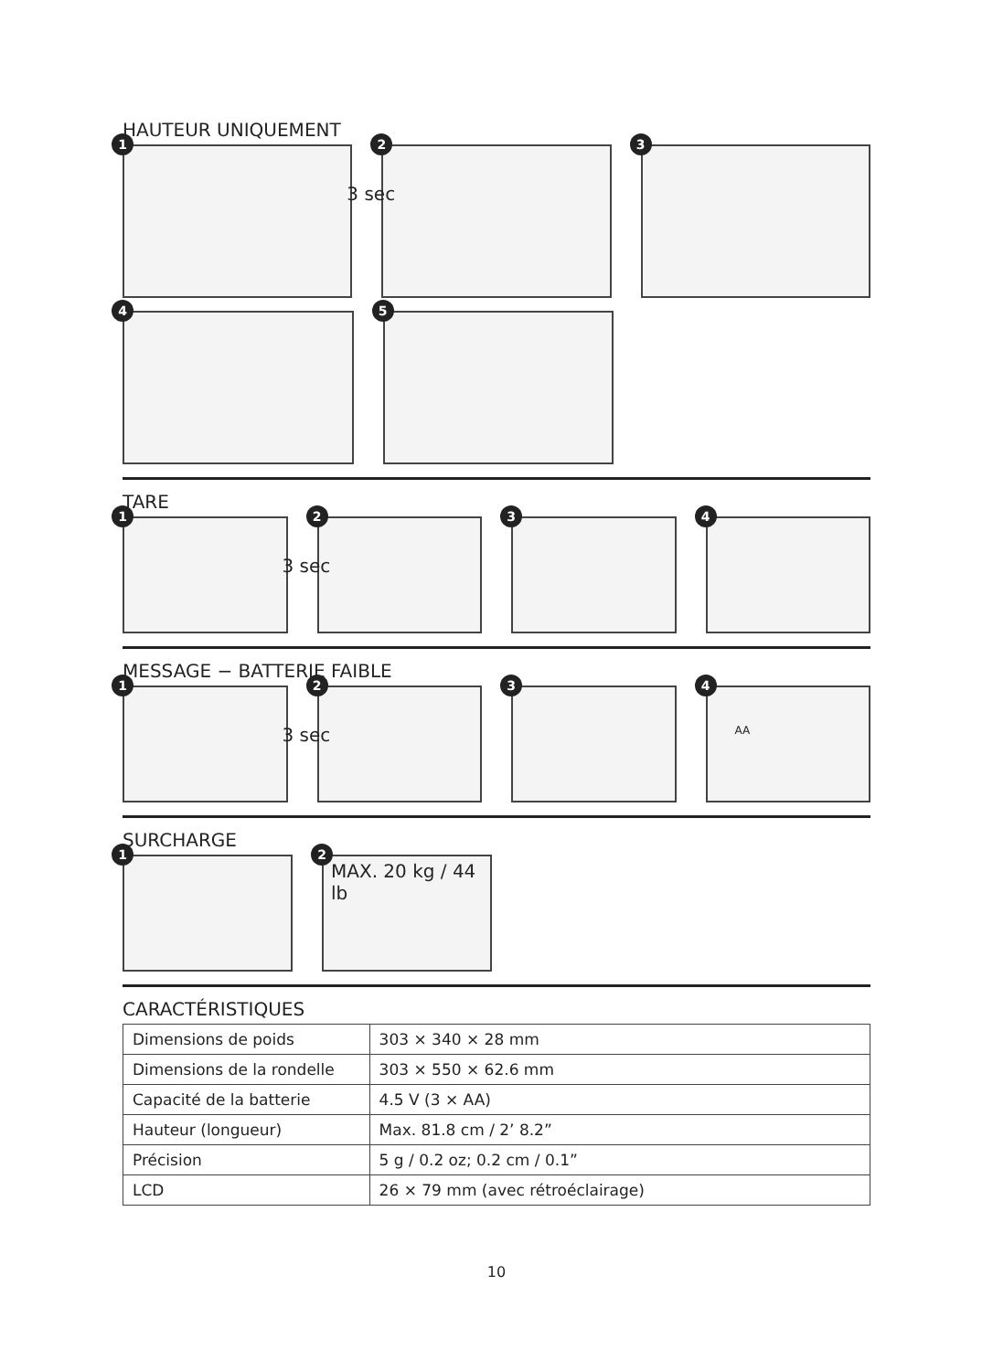HAUTEUR UNIQUEMENT
1
2
3 sec
3
4
5
TARE
1
2
3 sec
3
4
MESSAGE − BATTERIE FAIBLE
1
2
3 sec
3
4
AA
SURCHARGE
1
2
MAX. 20 kg / 44 lb
CARACTÉRISTIQUES
| Dimensions de poids | 303 × 340 × 28 mm |
| Dimensions de la rondelle | 303 × 550 × 62.6 mm |
| Capacité de la batterie | 4.5 V (3 × AA) |
| Hauteur (longueur) | Max. 81.8 cm / 2’ 8.2” |
| Précision | 5 g / 0.2 oz; 0.2 cm / 0.1” |
| LCD | 26 × 79 mm (avec rétroéclairage) |
10